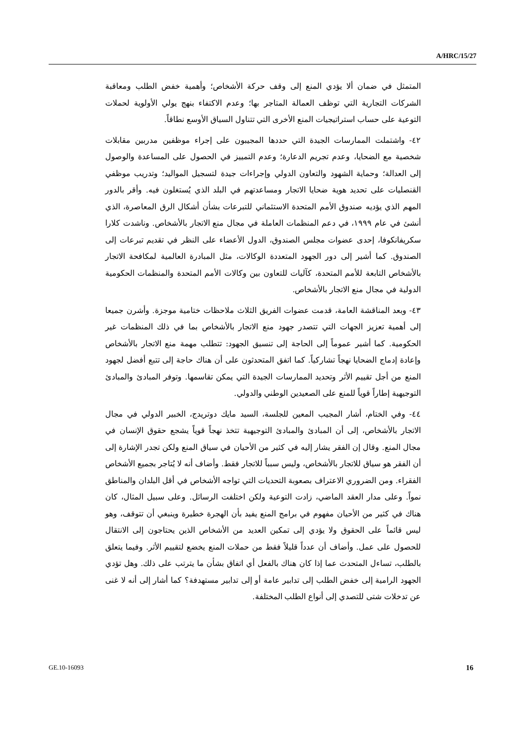A/HRC/15/27
المتمثل في ضمان ألا يؤدي المنع إلى وقف حركة الأشخاص؛ وأهمية خفض الطلب ومعاقبة الشركات التجارية التي توظف العمالة المتاجر بها؛ وعدم الاكتفاء بنهج يولي الأولوية لحملات التوعية على حساب استراتيجيات المنع الأخرى التي تتناول السياق الأوسع نطاقاً.
٤٢- واشتملت الممارسات الجيدة التي حددها المجيبون على إجراء موظفين مدربين مقابلات شخصية مع الضحايا، وعدم تجريم الدعارة؛ وعدم التمييز في الحصول على المساعدة والوصول إلى العدالة؛ وحماية الشهود والتعاون الدولي وإجراءات جيدة لتسجيل المواليد؛ وتدريب موظفي القنصليات على تحديد هوية ضحايا الاتجار ومساعدتهم في البلد الذي يُستغلون فيه. وأقر بالدور المهم الذي يؤديه صندوق الأمم المتحدة الاستئماني للتبرعات بشأن أشكال الرق المعاصرة، الذي أنشئ في عام ١٩٩٩، في دعم المنظمات العاملة في مجال منع الاتجار بالأشخاص. وناشدت كلارا سكريفانكوفا، إحدى عضوات مجلس الصندوق، الدول الأعضاء على النظر في تقديم تبرعات إلى الصندوق. كما أشير إلى دور الجهود المتعددة الوكالات، مثل المبادرة العالمية لمكافحة الاتجار بالأشخاص التابعة للأمم المتحدة، كآليات للتعاون بين وكالات الأمم المتحدة والمنظمات الحكومية الدولية في مجال منع الاتجار بالأشخاص.
٤٣- وبعد المناقشة العامة، قدمت عضوات الفريق الثلاث ملاحظات ختامية موجزة. وأشرن جميعا إلى أهمية تعزيز الجهات التي تتصدر جهود منع الاتجار بالأشخاص بما في ذلك المنظمات غير الحكومية. كما أشير عموماً إلى الحاجة إلى تنسيق الجهود: تتطلب مهمة منع الاتجار بالأشخاص وإعادة إدماج الضحايا نهجاً تشاركياً. كما اتفق المتحدثون على أن هناك حاجة إلى تتبع أفضل لجهود المنع من أجل تقييم الأثر وتحديد الممارسات الجيدة التي يمكن تقاسمها. وتوفر المبادئ والمبادئ التوجيهية إطاراً قوياً للمنع على الصعيدين الوطني والدولي.
٤٤- وفي الختام، أشار المجيب المعين للجلسة، السيد مايك دوتريدج، الخبير الدولي في مجال الاتجار بالأشخاص، إلى أن المبادئ والمبادئ التوجيهية تتخذ نهجاً قوياً يشجع حقوق الإنسان في مجال المنع. وقال إن الفقر يشار إليه في كثير من الأحيان في سياق المنع ولكن تجدر الإشارة إلى أن الفقر هو سياق للاتجار بالأشخاص، وليس سبباً للاتجار فقط. وأضاف أنه لا يُتاجر بجميع الأشخاص الفقراء. ومن الضروري الاعتراف بصعوبة التحديات التي تواجه الأشخاص في أقل البلدان والمناطق نمواً. وعلى مدار العقد الماضي، زادت التوعية ولكن اختلفت الرسائل. وعلى سبيل المثال، كان هناك في كثير من الأحيان مفهوم في برامج المنع يفيد بأن الهجرة خطيرة وينبغي أن تتوقف، وهو ليس قائماً على الحقوق ولا يؤدي إلى تمكين العديد من الأشخاص الذين يحتاجون إلى الانتقال للحصول على عمل. وأضاف أن عدداً قليلاً فقط من حملات المنع يخضع لتقييم الأثر. وفيما يتعلق بالطلب، تساءل المتحدث عما إذا كان هناك بالفعل أي اتفاق بشأن ما يترتب على ذلك. وهل تؤدي الجهود الرامية إلى خفض الطلب إلى تدابير عامة أو إلى تدابير مستهدفة؟ كما أشار إلى أنه لا غنى عن تدخلات شتى للتصدي إلى أنواع الطلب المختلفة.
GE.10-16093 16